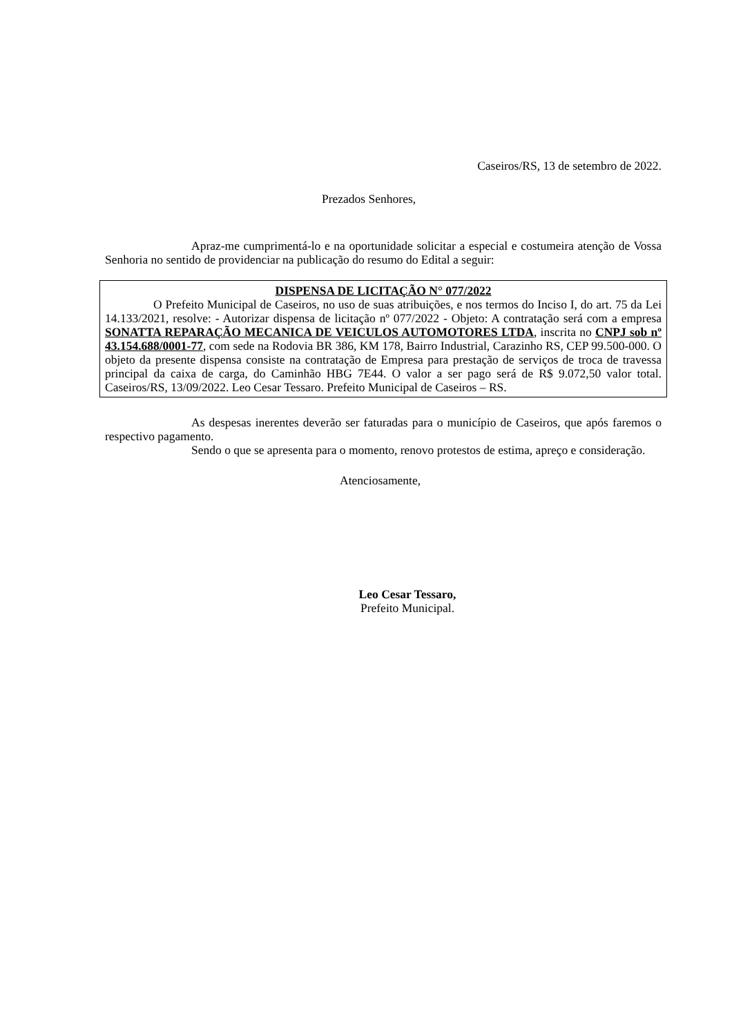Caseiros/RS, 13 de setembro de 2022.
Prezados Senhores,
Apraz-me cumprimentá-lo e na oportunidade solicitar a especial e costumeira atenção de Vossa Senhoria no sentido de providenciar na publicação do resumo do Edital a seguir:
DISPENSA DE LICITAÇÃO N° 077/2022
O Prefeito Municipal de Caseiros, no uso de suas atribuições, e nos termos do Inciso I, do art. 75 da Lei 14.133/2021, resolve: - Autorizar dispensa de licitação nº 077/2022 - Objeto: A contratação será com a empresa SONATTA REPARAÇÃO MECANICA DE VEICULOS AUTOMOTORES LTDA, inscrita no CNPJ sob nº 43.154.688/0001-77, com sede na Rodovia BR 386, KM 178, Bairro Industrial, Carazinho RS, CEP 99.500-000. O objeto da presente dispensa consiste na contratação de Empresa para prestação de serviços de troca de travessa principal da caixa de carga, do Caminhão HBG 7E44. O valor a ser pago será de R$ 9.072,50 valor total. Caseiros/RS, 13/09/2022. Leo Cesar Tessaro. Prefeito Municipal de Caseiros – RS.
As despesas inerentes deverão ser faturadas para o município de Caseiros, que após faremos o respectivo pagamento.
Sendo o que se apresenta para o momento, renovo protestos de estima, apreço e consideração.
Atenciosamente,
Leo Cesar Tessaro,
Prefeito Municipal.